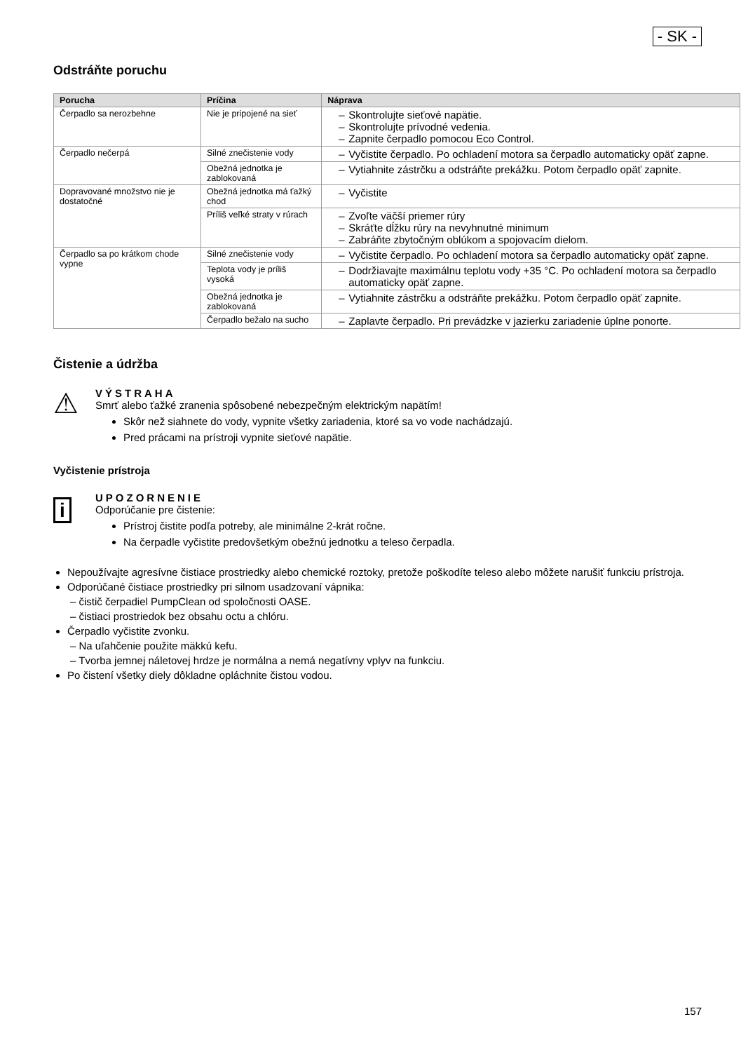- SK -
Odstráňte poruchu
| Porucha | Príčina | Náprava |
| --- | --- | --- |
| Čerpadlo sa nerozbehne | Nie je pripojené na sieť | Skontrolujte sieťové napätie. Skontrolujte prívodné vedenia. Zapnite čerpadlo pomocou Eco Control. |
| Čerpadlo nečerpá | Silné znečistenie vody | Vyčistite čerpadlo. Po ochladení motora sa čerpadlo automaticky opäť zapne. |
| | Obežná jednotka je zablokovaná | Vytiahnite zástrčku a odstráňte prekážku. Potom čerpadlo opäť zapnite. |
| Dopravované množstvo nie je dostatočné | Obežná jednotka má ťažký chod | Vyčistite |
| | Príliš veľké straty v rúrach | Zvoľte väčší priemer rúry Skráťte dĺžku rúry na nevyhnutné minimum Zabráňte zbytočným oblúkom a spojovacím dielom. |
| Čerpadlo sa po krátkom chode vypne | Silné znečistenie vody | Vyčistite čerpadlo. Po ochladení motora sa čerpadlo automaticky opäť zapne. |
| | Teplota vody je príliš vysoká | Dodržiavajte maximálnu teplotu vody +35 °C. Po ochladení motora sa čerpadlo automaticky opäť zapne. |
| | Obežná jednotka je zablokovaná | Vytiahnite zástrčku a odstráňte prekážku. Potom čerpadlo opäť zapnite. |
| | Čerpadlo bežalo na sucho | Zaplavte čerpadlo. Pri prevádzke v jazierku zariadenie úplne ponorte. |
Čistenie a údržba
⚠
VÝSTRAHA
Smrť alebo ťažké zranenia spôsobené nebezpečným elektrickým napätím!
Skôr než siahnete do vody, vypnite všetky zariadenia, ktoré sa vo vode nachádzajú.
Pred prácami na prístroji vypnite sieťové napätie.
Vyčistenie prístroja
i
UPOZORNENIE
Odporúčanie pre čistenie:
Prístroj čistite podľa potreby, ale minimálne 2-krát ročne.
Na čerpadle vyčistite predovšetkým obežnú jednotku a teleso čerpadla.
Nepoužívajte agresívne čistiace prostriedky alebo chemické roztoky, pretože poškodíte teleso alebo môžete narušiť funkciu prístroja.
Odporúčané čistiace prostriedky pri silnom usadzovaní vápnika:
– čistič čerpadiel PumpClean od spoločnosti OASE.
– čistiaci prostriedok bez obsahu octu a chlóru.
Čerpadlo vyčistite zvonku.
– Na uľahčenie použite mäkkú kefu.
– Tvorba jemnej náletovej hrdze je normálna a nemá negatívny vplyv na funkciu.
Po čistení všetky diely dôkladne opláchnite čistou vodou.
157